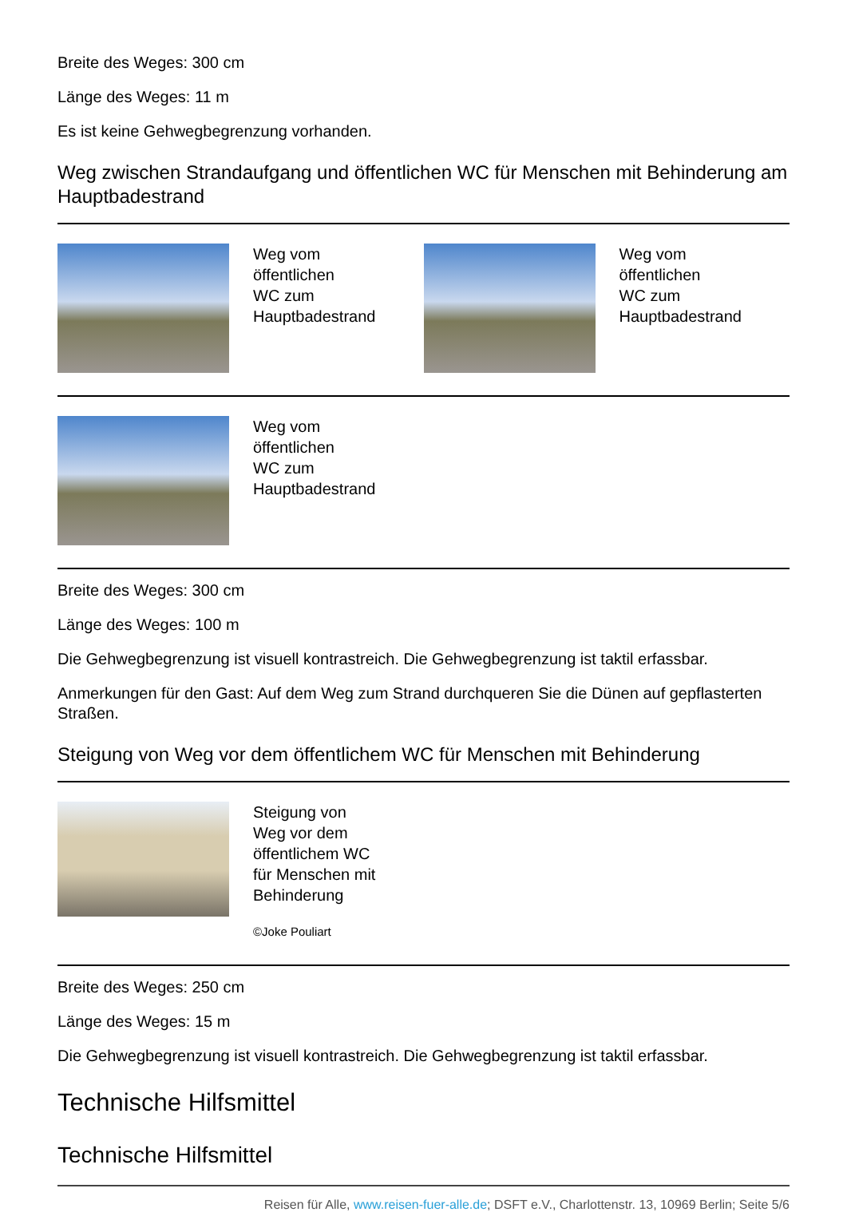Breite des Weges: 300 cm
Länge des Weges: 11 m
Es ist keine Gehwegbegrenzung vorhanden.
Weg zwischen Strandaufgang und öffentlichen WC für Menschen mit Behinderung am Hauptbadestrand
Weg vom
öffentlichen
WC zum
Hauptbadestrand
Weg vom
öffentlichen
WC zum
Hauptbadestrand
Weg vom
öffentlichen
WC zum
Hauptbadestrand
Breite des Weges: 300 cm
Länge des Weges: 100 m
Die Gehwegbegrenzung ist visuell kontrastreich. Die Gehwegbegrenzung ist taktil erfassbar.
Anmerkungen für den Gast: Auf dem Weg zum Strand durchqueren Sie die Dünen auf gepflasterten Straßen.
Steigung von Weg vor dem öffentlichem WC für Menschen mit Behinderung
Steigung von
Weg vor dem
öffentlichem WC
für Menschen mit
Behinderung
©Joke Pouliart
Breite des Weges: 250 cm
Länge des Weges: 15 m
Die Gehwegbegrenzung ist visuell kontrastreich. Die Gehwegbegrenzung ist taktil erfassbar.
Technische Hilfsmittel
Technische Hilfsmittel
Reisen für Alle, www.reisen-fuer-alle.de; DSFT e.V., Charlottenstr. 13, 10969 Berlin; Seite 5/6